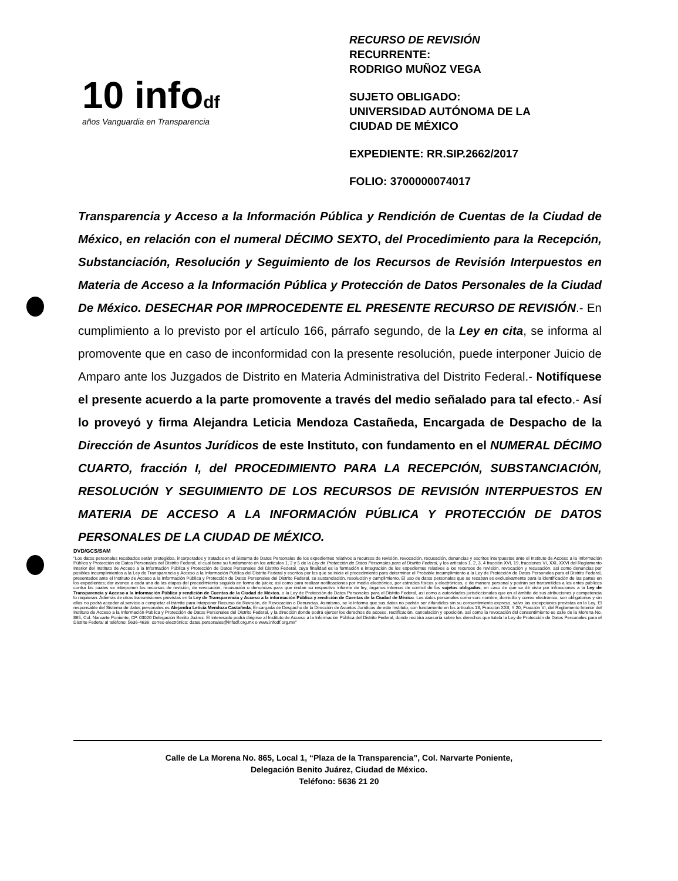10 infodf
años Vanguardia en Transparencia
RECURSO DE REVISIÓN
RECURRENTE:
RODRIGO MUÑOZ VEGA
SUJETO OBLIGADO:
UNIVERSIDAD AUTÓNOMA DE LA
CIUDAD DE MÉXICO
EXPEDIENTE: RR.SIP.2662/2017
FOLIO: 3700000074017
Transparencia y Acceso a la Información Pública y Rendición de Cuentas de la Ciudad de México, en relación con el numeral DÉCIMO SEXTO, del Procedimiento para la Recepción, Substanciación, Resolución y Seguimiento de los Recursos de Revisión Interpuestos en Materia de Acceso a la Información Pública y Protección de Datos Personales de la Ciudad De México. DESECHAR POR IMPROCEDENTE EL PRESENTE RECURSO DE REVISIÓN.- En cumplimiento a lo previsto por el artículo 166, párrafo segundo, de la Ley en cita, se informa al promovente que en caso de inconformidad con la presente resolución, puede interponer Juicio de Amparo ante los Juzgados de Distrito en Materia Administrativa del Distrito Federal.- Notifíquese el presente acuerdo a la parte promovente a través del medio señalado para tal efecto.- Así lo proveyó y firma Alejandra Leticia Mendoza Castañeda, Encargada de Despacho de la Dirección de Asuntos Jurídicos de este Instituto, con fundamento en el NUMERAL DÉCIMO CUARTO, fracción I, del PROCEDIMIENTO PARA LA RECEPCIÓN, SUBSTANCIACIÓN, RESOLUCIÓN Y SEGUIMIENTO DE LOS RECURSOS DE REVISIÓN INTERPUESTOS EN MATERIA DE ACCESO A LA INFORMACIÓN PÚBLICA Y PROTECCIÓN DE DATOS PERSONALES DE LA CIUDAD DE MÉXICO.
DVD/GCS/SAM
"Los datos personales recabados serán protegidos, incorporados y tratados en el Sistema de Datos Personales de los expedientes relativos a recursos de revisión, revocación, recusación, denuncias y escritos interpuestos ante el Instituto de Acceso a la Información Pública y Protección de Datos Personales del Distrito Federal, el cual tiene su fundamento en los artículos 1, 2 y 5 de la Ley de Protección de Datos Personales para el Distrito Federal, y los artículos 1, 2, 3, 4 fracción XVI, 19, fracciones VI, XXI, XXVI del Reglamento Interior del Instituto de Acceso a la Información Pública y Protección de Datos Personales del Distrito Federal, cuya finalidad es la formación e integración de los expedientes relativos a los recursos de revisión, revocación y recusación, así como denuncias por posibles incumplimientos a la Ley de Transparencia y Acceso a la Información Pública del Distrito Federal y escritos por los que se inicie el procedimiento para determinar el Probable incumplimiento a la Ley de Protección de Datos Personales para el Distrito Federal, presentados ante el Instituto de Acceso a la Información Pública y Protección de Datos Personales del Distrito Federal, su sustanciación, resolución y cumplimiento. El uso de datos personales que se recaban es exclusivamente para la identificación de las partes en los expedientes; dar avance a cada una de las etapas del procedimiento seguido en forma de juicio; así como para realizar notificaciones por medio electrónico, por estrados físicos y electrónicos, o de manera personal y podrán ser transmitidos a los entes públicos contra los cuales se interponen los recursos de revisión, de revocación, recusación o denuncias para que rindan su respectivo informe de ley, órganos internos de control de los sujetos obligados, en caso de que se dé vista por infracciones a la Ley de Transparencia y Acceso a la información Pública y rendición de Cuentas de la Ciudad de México, o la Ley de Protección de Datos Personales para el Distrito Federal, así como a autoridades jurisdiccionales que en el ámbito de sus atribuciones y competencia lo requieran. Además de otras transmisiones previstas en la Ley de Transparencia y Acceso a la información Pública y rendición de Cuentas de la Ciudad de México. Los datos personales como son: nombre, domicilio y correo electrónico, son obligatorios y sin ellos no podrá acceder al servicio o completar el trámite para interponer Recurso de Revisión, de Revocación o Denuncias. Asimismo, se le informa que sus datos no podrán ser difundidos sin su consentimiento expreso, salvo las excepciones previstas en la Ley. El responsable del Sistema de datos personales es Alejandra Leticia Mendoza Castañeda, Encargada de Despacho de la Dirección de Asuntos Jurídicos de este Instituto, con fundamento en los artículos 13, Fracción XXII, Y 20, Fracción VI, del Reglamento Interior del Instituto de Acceso a la Información Pública y Protección de Datos Personales del Distrito Federal, y la dirección donde podrá ejercer los derechos de acceso, rectificación, cancelación y oposición, así como la revocación del consentimiento es calle de la Morena No. 865, Col. Narvarte Poniente, CP. 03020 Delegación Benito Juárez. El interesado podrá dirigirse al Instituto de Acceso a la Información Pública del Distrito Federal, donde recibirá asesoría sobre los derechos que tutela la Ley de Protección de Datos Personales para el Distrito Federal al teléfono: 5636-4636; correo electrónico: datos.personales@infodf.org.mx o www.infodf.org.mx"
Calle de La Morena No. 865, Local 1, “Plaza de la Transparencia”, Col. Narvarte Poniente,
Delegación Benito Juárez, Ciudad de México.
Teléfono: 5636 21 20